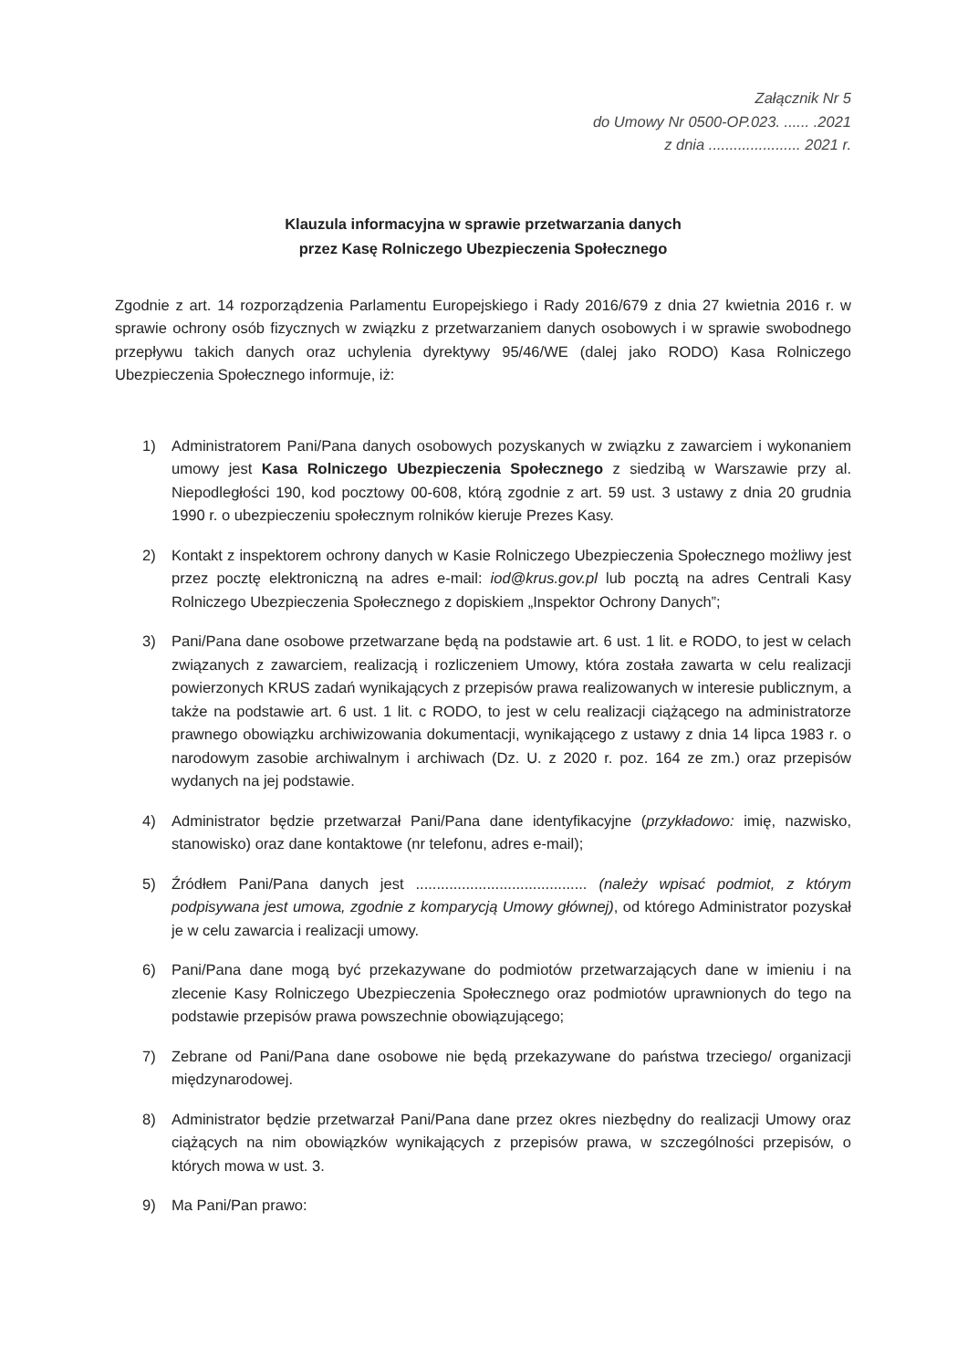Załącznik Nr 5
do Umowy Nr 0500-OP.023. ...... .2021
z dnia ...................... 2021 r.
Klauzula informacyjna w sprawie przetwarzania danych
przez Kasę Rolniczego Ubezpieczenia Społecznego
Zgodnie z art. 14 rozporządzenia Parlamentu Europejskiego i Rady 2016/679 z dnia 27 kwietnia 2016 r. w sprawie ochrony osób fizycznych w związku z przetwarzaniem danych osobowych i w sprawie swobodnego przepływu takich danych oraz uchylenia dyrektywy 95/46/WE (dalej jako RODO) Kasa Rolniczego Ubezpieczenia Społecznego informuje, iż:
1) Administratorem Pani/Pana danych osobowych pozyskanych w związku z zawarciem i wykonaniem umowy jest Kasa Rolniczego Ubezpieczenia Społecznego z siedzibą w Warszawie przy al. Niepodległości 190, kod pocztowy 00-608, którą zgodnie z art. 59 ust. 3 ustawy z dnia 20 grudnia 1990 r. o ubezpieczeniu społecznym rolników kieruje Prezes Kasy.
2) Kontakt z inspektorem ochrony danych w Kasie Rolniczego Ubezpieczenia Społecznego możliwy jest przez pocztę elektroniczną na adres e-mail: iod@krus.gov.pl lub pocztą na adres Centrali Kasy Rolniczego Ubezpieczenia Społecznego z dopiskiem „Inspektor Ochrony Danych”;
3) Pani/Pana dane osobowe przetwarzane będą na podstawie art. 6 ust. 1 lit. e RODO, to jest w celach związanych z zawarciem, realizacją i rozliczeniem Umowy, która została zawarta w celu realizacji powierzonych KRUS zadań wynikających z przepisów prawa realizowanych w interesie publicznym, a także na podstawie art. 6 ust. 1 lit. c RODO, to jest w celu realizacji ciążącego na administratorze prawnego obowiązku archiwizowania dokumentacji, wynikającego z ustawy z dnia 14 lipca 1983 r. o narodowym zasobie archiwalnym i archiwach (Dz. U. z 2020 r. poz. 164 ze zm.) oraz przepisów wydanych na jej podstawie.
4) Administrator będzie przetwarzał Pani/Pana dane identyfikacyjne (przykładowo: imię, nazwisko, stanowisko) oraz dane kontaktowe (nr telefonu, adres e-mail);
5) Źródłem Pani/Pana danych jest ......................................... (należy wpisać podmiot, z którym podpisywana jest umowa, zgodnie z komparycją Umowy głównej), od którego Administrator pozyskał je w celu zawarcia i realizacji umowy.
6) Pani/Pana dane mogą być przekazywane do podmiotów przetwarzających dane w imieniu i na zlecenie Kasy Rolniczego Ubezpieczenia Społecznego oraz podmiotów uprawnionych do tego na podstawie przepisów prawa powszechnie obowiązującego;
7) Zebrane od Pani/Pana dane osobowe nie będą przekazywane do państwa trzeciego/ organizacji międzynarodowej.
8) Administrator będzie przetwarzał Pani/Pana dane przez okres niezbędny do realizacji Umowy oraz ciążących na nim obowiązków wynikających z przepisów prawa, w szczególności przepisów, o których mowa w ust. 3.
9) Ma Pani/Pan prawo: